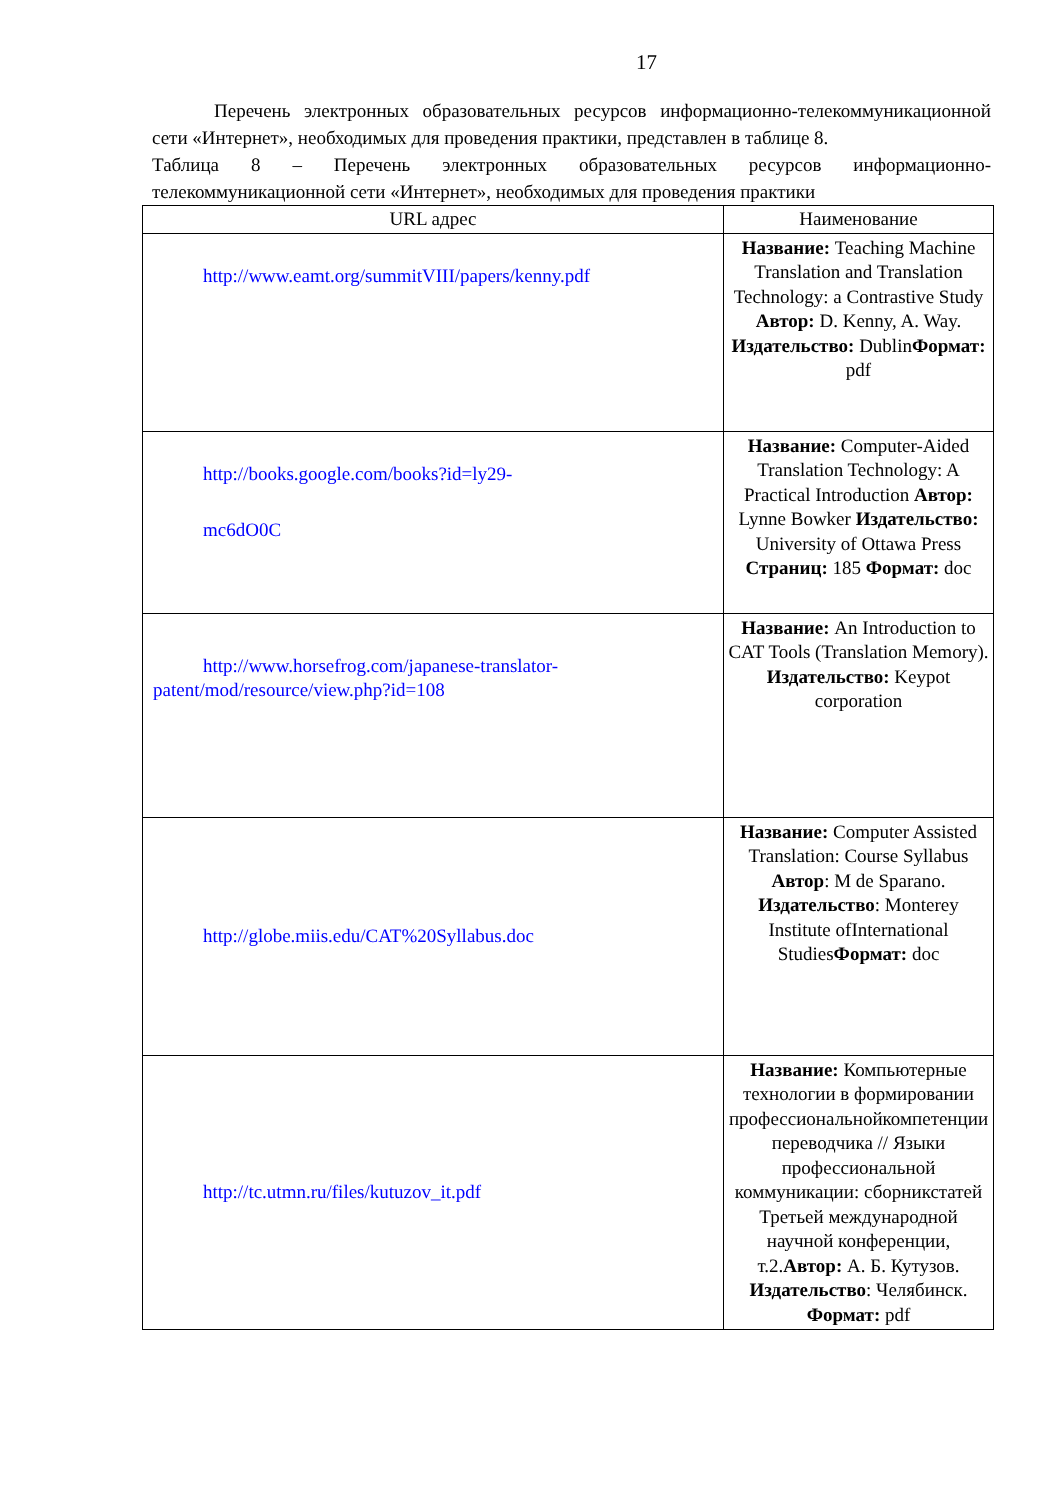17
Перечень электронных образовательных ресурсов информационно-телекоммуникационной сети «Интернет», необходимых для проведения практики, представлен в таблице 8.
Таблица 8 – Перечень электронных образовательных ресурсов информационно-телекоммуникационной сети «Интернет», необходимых для проведения практики
| URL адрес | Наименование |
| --- | --- |
| http://www.eamt.org/summitVIII/papers/kenny.pdf | Название: Teaching Machine Translation and Translation Technology: a Contrastive Study Автор: D. Kenny, A. Way. Издательство: Dublin Формат: pdf |
| http://books.google.com/books?id=ly29- mc6dO0C | Название: Computer-Aided Translation Technology: A Practical Introduction Автор: Lynne Bowker Издательство: University of Ottawa Press Страниц: 185 Формат: doc |
| http://www.horsefrog.com/japanese-translator-patent/mod/resource/view.php?id=108 | Название: An Introduction to CAT Tools (Translation Memory). Издательство: Keypot corporation |
| http://globe.miis.edu/CAT%20Syllabus.doc | Название: Computer Assisted Translation: Course Syllabus Автор : M de Sparano. Издательство : Monterey Institute ofInternational Studies Формат: doc |
| http://tc.utmn.ru/files/kutuzov_it.pdf | Название: Компьютерные технологии в формировании профессиональнойкомпетенции переводчика // Языки профессиональной коммуникации: сборникстатей Третьей международной научной конференции, т.2. Автор: А. Б. Кутузов. Издательство : Челябинск. Формат: pdf |